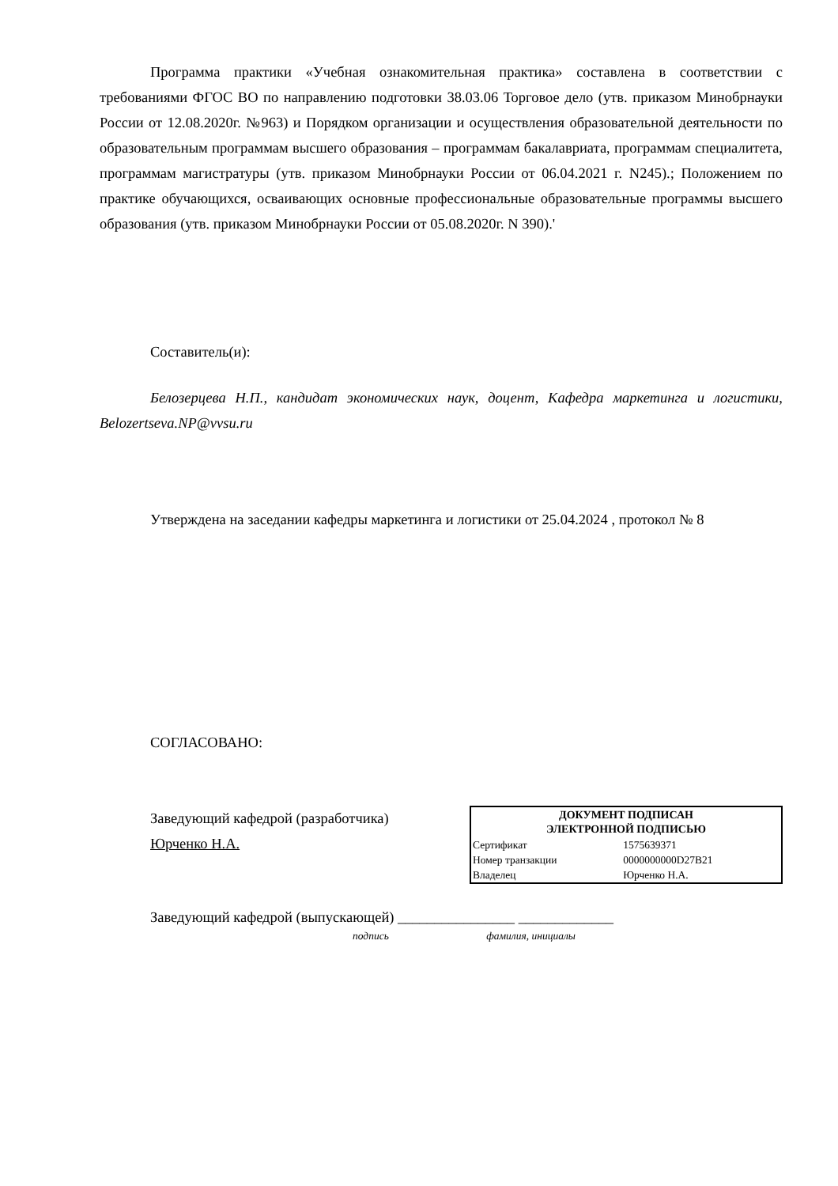Программа практики «Учебная ознакомительная практика» составлена в соответствии с требованиями ФГОС ВО по направлению подготовки 38.03.06 Торговое дело (утв. приказом Минобрнауки России от 12.08.2020г. №963) и Порядком организации и осуществления образовательной деятельности по образовательным программам высшего образования – программам бакалавриата, программам специалитета, программам магистратуры (утв. приказом Минобрнауки России от 06.04.2021 г. N245).; Положением по практике обучающихся, осваивающих основные профессиональные образовательные программы высшего образования (утв. приказом Минобрнауки России от 05.08.2020г. N 390).'
Составитель(и):
Белозерцева Н.П., кандидат экономических наук, доцент, Кафедра маркетинга и логистики, Belozertseva.NP@vvsu.ru
Утверждена на заседании кафедры маркетинга и логистики от 25.04.2024 , протокол № 8
СОГЛАСОВАНО:
Заведующий кафедрой (разработчика)
Юрченко Н.А.
| ДОКУМЕНТ ПОДПИСАН ЭЛЕКТРОННОЙ ПОДПИСЬЮ | |
| --- | --- |
| Сертификат | 1575639371 |
| Номер транзакции | 0000000000D27B21 |
| Владелец | Юрченко Н.А. |
Заведующий кафедрой (выпускающей) ________________ _____________
подпись фамилия, инициалы